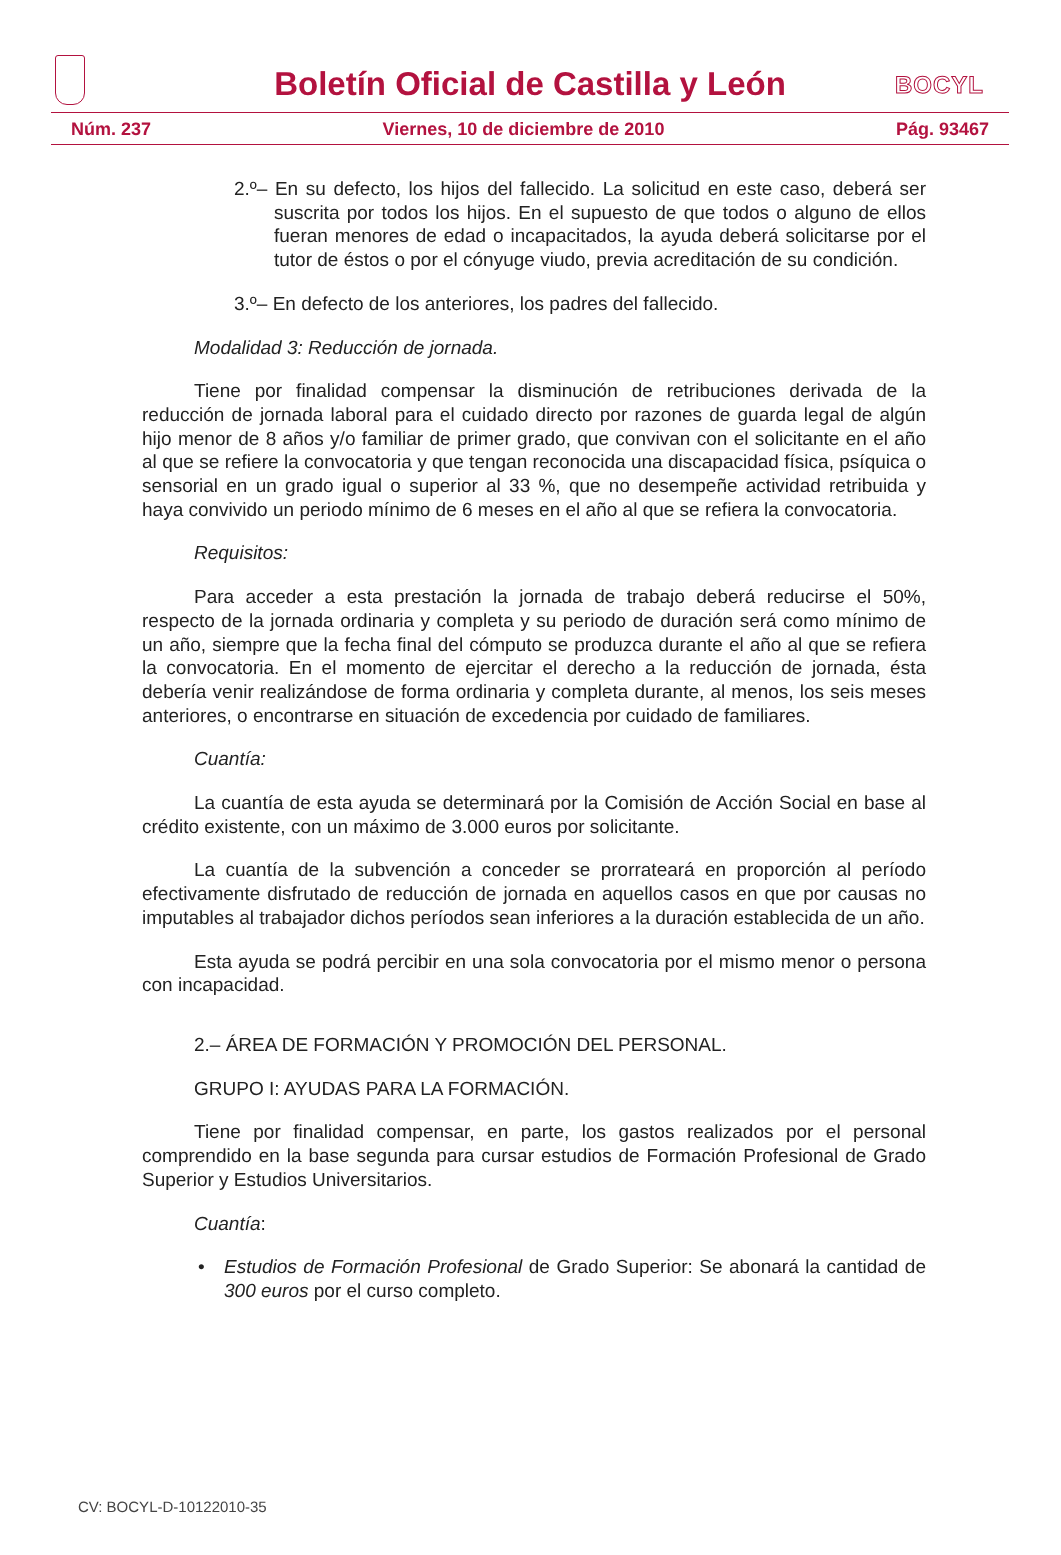Boletín Oficial de Castilla y León
BOCYL
Núm. 237 Viernes, 10 de diciembre de 2010 Pág. 93467
2.º– En su defecto, los hijos del fallecido. La solicitud en este caso, deberá ser suscrita por todos los hijos. En el supuesto de que todos o alguno de ellos fueran menores de edad o incapacitados, la ayuda deberá solicitarse por el tutor de éstos o por el cónyuge viudo, previa acreditación de su condición.
3.º– En defecto de los anteriores, los padres del fallecido.
Modalidad 3: Reducción de jornada.
Tiene por finalidad compensar la disminución de retribuciones derivada de la reducción de jornada laboral para el cuidado directo por razones de guarda legal de algún hijo menor de 8 años y/o familiar de primer grado, que convivan con el solicitante en el año al que se refiere la convocatoria y que tengan reconocida una discapacidad física, psíquica o sensorial en un grado igual o superior al 33 %, que no desempeñe actividad retribuida y haya convivido un periodo mínimo de 6 meses en el año al que se refiera la convocatoria.
Requisitos:
Para acceder a esta prestación la jornada de trabajo deberá reducirse el 50%, respecto de la jornada ordinaria y completa y su periodo de duración será como mínimo de un año, siempre que la fecha final del cómputo se produzca durante el año al que se refiera la convocatoria. En el momento de ejercitar el derecho a la reducción de jornada, ésta debería venir realizándose de forma ordinaria y completa durante, al menos, los seis meses anteriores, o encontrarse en situación de excedencia por cuidado de familiares.
Cuantía:
La cuantía de esta ayuda se determinará por la Comisión de Acción Social en base al crédito existente, con un máximo de 3.000 euros por solicitante.
La cuantía de la subvención a conceder se prorrateará en proporción al período efectivamente disfrutado de reducción de jornada en aquellos casos en que por causas no imputables al trabajador dichos períodos sean inferiores a la duración establecida de un año.
Esta ayuda se podrá percibir en una sola convocatoria por el mismo menor o persona con incapacidad.
2.– ÁREA DE FORMACIÓN Y PROMOCIÓN DEL PERSONAL.
GRUPO I: AYUDAS PARA LA FORMACIÓN.
Tiene por finalidad compensar, en parte, los gastos realizados por el personal comprendido en la base segunda para cursar estudios de Formación Profesional de Grado Superior y Estudios Universitarios.
Cuantía:
• Estudios de Formación Profesional de Grado Superior: Se abonará la cantidad de 300 euros por el curso completo.
CV: BOCYL-D-10122010-35